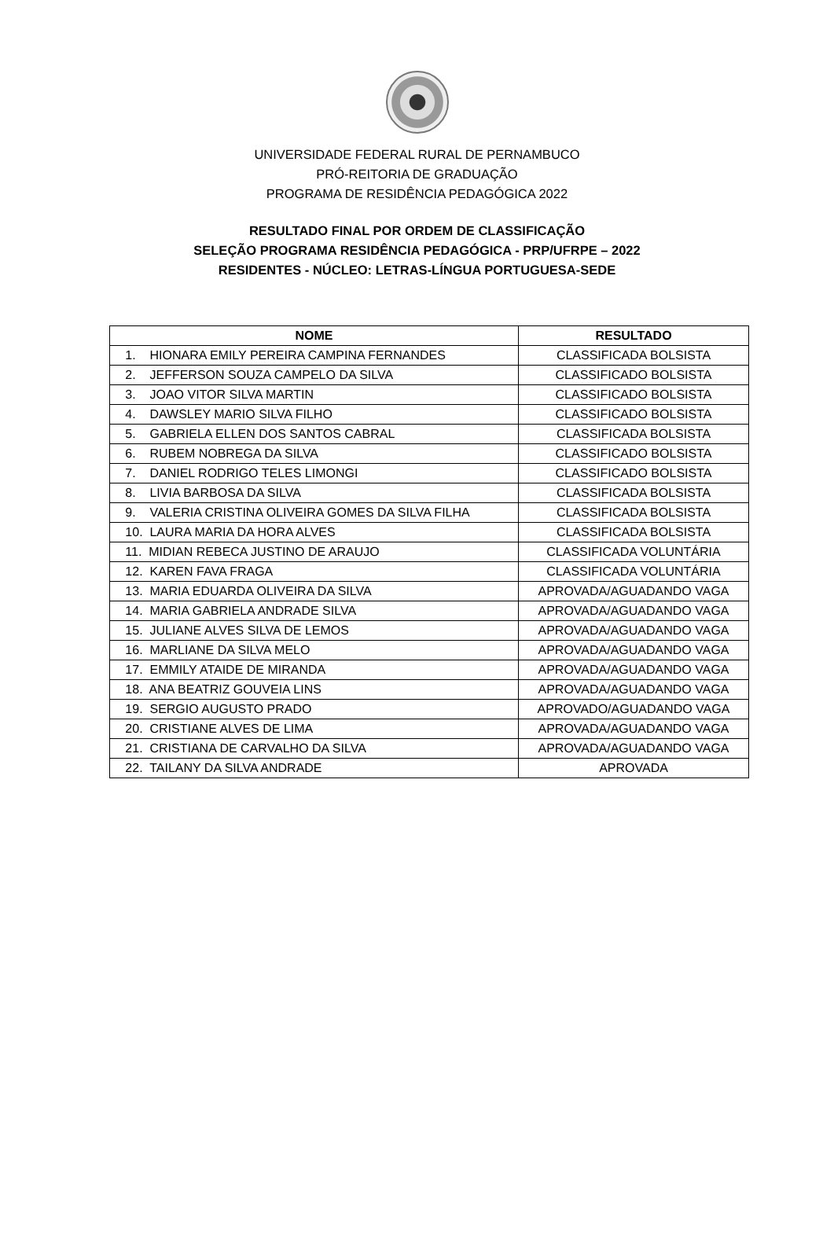UNIVERSIDADE FEDERAL RURAL DE PERNAMBUCO
PRÓ-REITORIA DE GRADUAÇÃO
PROGRAMA DE RESIDÊNCIA PEDAGÓGICA 2022
RESULTADO FINAL POR ORDEM DE CLASSIFICAÇÃO
SELEÇÃO PROGRAMA RESIDÊNCIA PEDAGÓGICA - PRP/UFRPE – 2022
RESIDENTES - NÚCLEO: LETRAS-LÍNGUA PORTUGUESA-SEDE
| NOME | RESULTADO |
| --- | --- |
| 1. HIONARA EMILY PEREIRA CAMPINA FERNANDES | CLASSIFICADA BOLSISTA |
| 2. JEFFERSON SOUZA CAMPELO DA SILVA | CLASSIFICADO BOLSISTA |
| 3. JOAO VITOR SILVA MARTIN | CLASSIFICADO BOLSISTA |
| 4. DAWSLEY MARIO SILVA FILHO | CLASSIFICADO BOLSISTA |
| 5. GABRIELA ELLEN DOS SANTOS CABRAL | CLASSIFICADA BOLSISTA |
| 6. RUBEM NOBREGA DA SILVA | CLASSIFICADO BOLSISTA |
| 7. DANIEL RODRIGO TELES LIMONGI | CLASSIFICADO BOLSISTA |
| 8. LIVIA BARBOSA DA SILVA | CLASSIFICADA BOLSISTA |
| 9. VALERIA CRISTINA OLIVEIRA GOMES DA SILVA FILHA | CLASSIFICADA BOLSISTA |
| 10. LAURA MARIA DA HORA ALVES | CLASSIFICADA BOLSISTA |
| 11. MIDIAN REBECA JUSTINO DE ARAUJO | CLASSIFICADA VOLUNTÁRIA |
| 12. KAREN FAVA FRAGA | CLASSIFICADA VOLUNTÁRIA |
| 13. MARIA EDUARDA OLIVEIRA DA SILVA | APROVADA/AGUADANDO VAGA |
| 14. MARIA GABRIELA ANDRADE SILVA | APROVADA/AGUADANDO VAGA |
| 15. JULIANE ALVES SILVA DE LEMOS | APROVADA/AGUADANDO VAGA |
| 16. MARLIANE DA SILVA MELO | APROVADA/AGUADANDO VAGA |
| 17. EMMILY ATAIDE DE MIRANDA | APROVADA/AGUADANDO VAGA |
| 18. ANA BEATRIZ GOUVEIA LINS | APROVADA/AGUADANDO VAGA |
| 19. SERGIO AUGUSTO PRADO | APROVADO/AGUADANDO VAGA |
| 20. CRISTIANE ALVES DE LIMA | APROVADA/AGUADANDO VAGA |
| 21. CRISTIANA DE CARVALHO DA SILVA | APROVADA/AGUADANDO VAGA |
| 22. TAILANY DA SILVA ANDRADE | APROVADA |